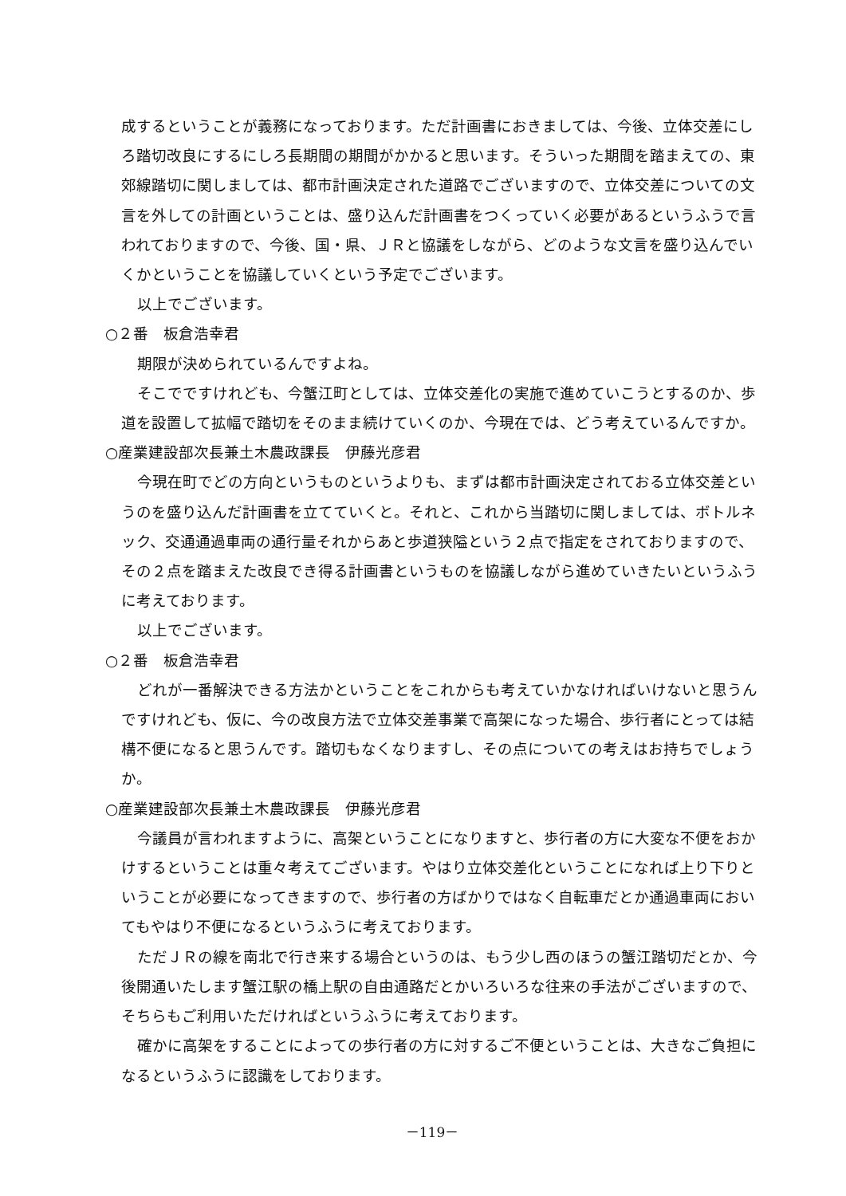成するということが義務になっております。ただ計画書におきましては、今後、立体交差にしろ踏切改良にするにしろ長期間の期間がかかると思います。そういった期間を踏まえての、東郊線踏切に関しましては、都市計画決定された道路でございますので、立体交差についての文言を外しての計画ということは、盛り込んだ計画書をつくっていく必要があるというふうで言われておりますので、今後、国・県、ＪＲと協議をしながら、どのような文言を盛り込んでいくかということを協議していくという予定でございます。
以上でございます。
○２番　板倉浩幸君
期限が決められているんですよね。
そこでですけれども、今蟹江町としては、立体交差化の実施で進めていこうとするのか、歩道を設置して拡幅で踏切をそのまま続けていくのか、今現在では、どう考えているんですか。
○産業建設部次長兼土木農政課長　伊藤光彦君
今現在町でどの方向というものというよりも、まずは都市計画決定されておる立体交差というのを盛り込んだ計画書を立てていくと。それと、これから当踏切に関しましては、ボトルネック、交通通過車両の通行量それからあと歩道狭隘という２点で指定をされておりますので、その２点を踏まえた改良でき得る計画書というものを協議しながら進めていきたいというふうに考えております。
以上でございます。
○２番　板倉浩幸君
どれが一番解決できる方法かということをこれからも考えていかなければいけないと思うんですけれども、仮に、今の改良方法で立体交差事業で高架になった場合、歩行者にとっては結構不便になると思うんです。踏切もなくなりますし、その点についての考えはお持ちでしょうか。
○産業建設部次長兼土木農政課長　伊藤光彦君
今議員が言われますように、高架ということになりますと、歩行者の方に大変な不便をおかけするということは重々考えてございます。やはり立体交差化ということになれば上り下りということが必要になってきますので、歩行者の方ばかりではなく自転車だとか通過車両においてもやはり不便になるというふうに考えております。
ただＪＲの線を南北で行き来する場合というのは、もう少し西のほうの蟹江踏切だとか、今後開通いたします蟹江駅の橋上駅の自由通路だとかいろいろな往来の手法がございますので、そちらもご利用いただければというふうに考えております。
確かに高架をすることによっての歩行者の方に対するご不便ということは、大きなご負担になるというふうに認識をしております。
－119－